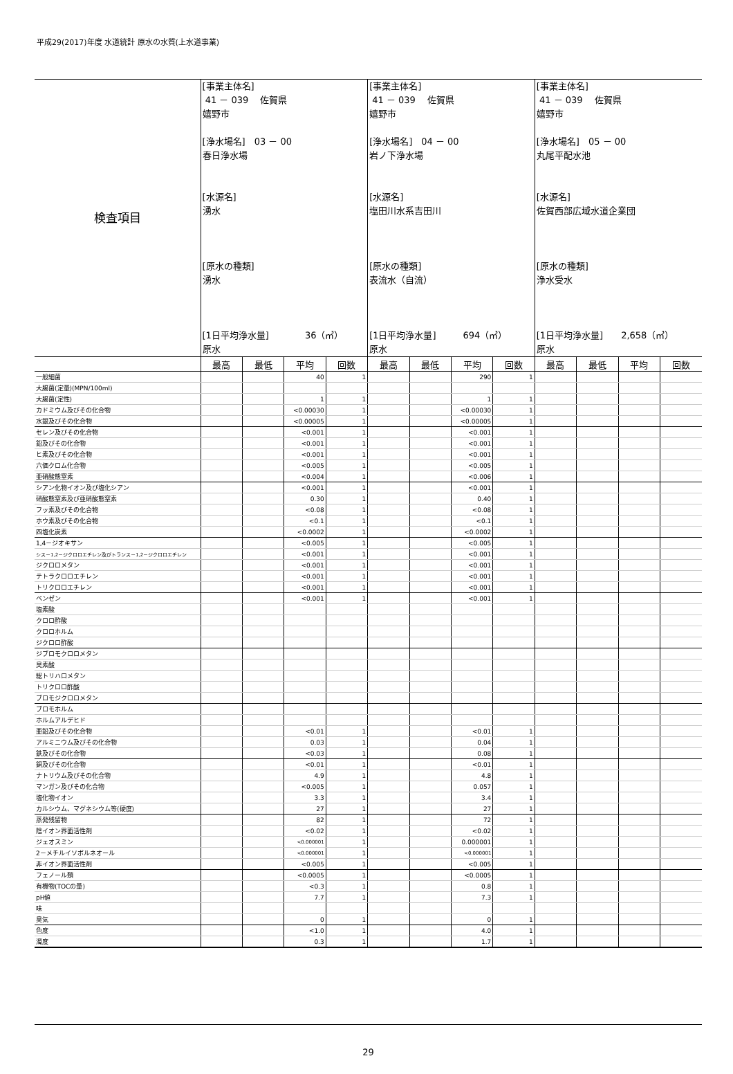平成29(2017)年度 水道統計 原水の水質(上水道事業)
| 検査項目 | [事業主体名] 41 － 039 佐賀県 嬉野市 [浄水場名] 03 － 00 春日浄水場 [水源名] 湧水 [原水の種類] 湧水 [1日平均浄水量] 36（㎥） 原水 | | | | [事業主体名] 41 － 039 佐賀県 嬉野市 [浄水場名] 04 － 00 岩ノ下浄水場 [水源名] 塩田川水系吉田川 [原水の種類] 表流水（自流） [1日平均浄水量] 694（㎥） 原水 | | | | [事業主体名] 41 － 039 佐賀県 嬉野市 [浄水場名] 05 － 00 丸尾平配水池 [水源名] 佐賀西部広域水道企業団 [原水の種類] 浄水受水 [1日平均浄水量] 2,658（㎥） 原水 | | | |
| | 最高 | 最低 | 平均 | 回数 | 最高 | 最低 | 平均 | 回数 | 最高 | 最低 | 平均 | 回数 |
| 一般細菌 | | | 40 | 1 | | | 290 | 1 | | | | |
| 大腸菌(定量)(MPN/100ml) | | | | | | | | | | | | |
| 大腸菌(定性) | | | 1 | 1 | | | 1 | 1 | | | | |
| カドミウム及びその化合物 | | | <0.00030 | 1 | | | <0.00030 | 1 | | | | |
| 水銀及びその化合物 | | | <0.00005 | 1 | | | <0.00005 | 1 | | | | |
| セレン及びその化合物 | | | <0.001 | 1 | | | <0.001 | 1 | | | | |
| 鉛及びその化合物 | | | <0.001 | 1 | | | <0.001 | 1 | | | | |
| ヒ素及びその化合物 | | | <0.001 | 1 | | | <0.001 | 1 | | | | |
| 六価クロム化合物 | | | <0.005 | 1 | | | <0.005 | 1 | | | | |
| 亜硝酸態窒素 | | | <0.004 | 1 | | | <0.006 | 1 | | | | |
| シアン化物イオン及び塩化シアン | | | <0.001 | 1 | | | <0.001 | 1 | | | | |
| 硝酸態窒素及び亜硝酸態窒素 | | | 0.30 | 1 | | | 0.40 | 1 | | | | |
| フッ素及びその化合物 | | | <0.08 | 1 | | | <0.08 | 1 | | | | |
| ホウ素及びその化合物 | | | <0.1 | 1 | | | <0.1 | 1 | | | | |
| 四塩化炭素 | | | <0.0002 | 1 | | | <0.0002 | 1 | | | | |
| 1,4－ジオキサン | | | <0.005 | 1 | | | <0.005 | 1 | | | | |
| シス－1,2－ジクロロエチレン及びトランス－1,2－ジクロロエチレン | | | <0.001 | 1 | | | <0.001 | 1 | | | | |
| ジクロロメタン | | | <0.001 | 1 | | | <0.001 | 1 | | | | |
| テトラクロロエチレン | | | <0.001 | 1 | | | <0.001 | 1 | | | | |
| トリクロロエチレン | | | <0.001 | 1 | | | <0.001 | 1 | | | | |
| ベンゼン | | | <0.001 | 1 | | | <0.001 | 1 | | | | |
| 塩素酸 | | | | | | | | | | | | |
| クロロ酢酸 | | | | | | | | | | | | |
| クロロホルム | | | | | | | | | | | | |
| ジクロロ酢酸 | | | | | | | | | | | | |
| ジブロモクロロメタン | | | | | | | | | | | | |
| 臭素酸 | | | | | | | | | | | | |
| 総トリハロメタン | | | | | | | | | | | | |
| トリクロロ酢酸 | | | | | | | | | | | | |
| ブロモジクロロメタン | | | | | | | | | | | | |
| ブロモホルム | | | | | | | | | | | | |
| ホルムアルデヒド | | | | | | | | | | | | |
| 亜鉛及びその化合物 | | | <0.01 | 1 | | | <0.01 | 1 | | | | |
| アルミニウム及びその化合物 | | | 0.03 | 1 | | | 0.04 | 1 | | | | |
| 鉄及びその化合物 | | | <0.03 | 1 | | | 0.08 | 1 | | | | |
| 銅及びその化合物 | | | <0.01 | 1 | | | <0.01 | 1 | | | | |
| ナトリウム及びその化合物 | | | 4.9 | 1 | | | 4.8 | 1 | | | | |
| マンガン及びその化合物 | | | <0.005 | 1 | | | 0.057 | 1 | | | | |
| 塩化物イオン | | | 3.3 | 1 | | | 3.4 | 1 | | | | |
| カルシウム、マグネシウム等(硬度) | | | 27 | 1 | | | 27 | 1 | | | | |
| 蒸発残留物 | | | 82 | 1 | | | 72 | 1 | | | | |
| 陰イオン界面活性剤 | | | <0.02 | 1 | | | <0.02 | 1 | | | | |
| ジェオスミン | | | <0.000001 | 1 | | | 0.000001 | 1 | | | | |
| 2－メチルイソボルネオール | | | <0.000001 | 1 | | | <0.000001 | 1 | | | | |
| 非イオン界面活性剤 | | | <0.005 | 1 | | | <0.005 | 1 | | | | |
| フェノール類 | | | <0.0005 | 1 | | | <0.0005 | 1 | | | | |
| 有機物(TOCの量) | | | <0.3 | 1 | | | 0.8 | 1 | | | | |
| pH値 | | | 7.7 | 1 | | | 7.3 | 1 | | | | |
| 味 | | | | | | | | | | | | |
| 臭気 | | | 0 | 1 | | | 0 | 1 | | | | |
| 色度 | | | <1.0 | 1 | | | 4.0 | 1 | | | | |
| 濁度 | | | 0.3 | 1 | | | 1.7 | 1 | | | | |
29